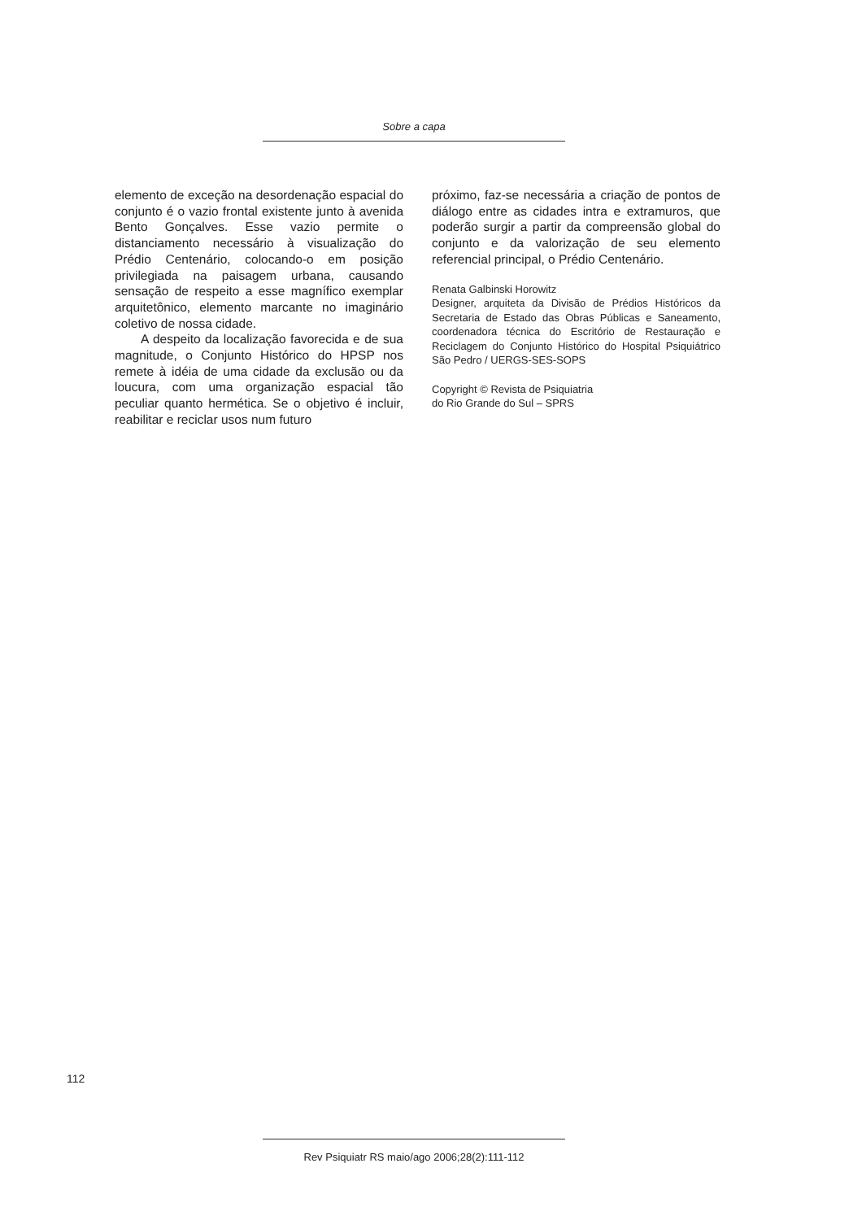Sobre a capa
elemento de exceção na desordenação espacial do conjunto é o vazio frontal existente junto à avenida Bento Gonçalves. Esse vazio permite o distanciamento necessário à visualização do Prédio Centenário, colocando-o em posição privilegiada na paisagem urbana, causando sensação de respeito a esse magnífico exemplar arquitetônico, elemento marcante no imaginário coletivo de nossa cidade.
A despeito da localização favorecida e de sua magnitude, o Conjunto Histórico do HPSP nos remete à idéia de uma cidade da exclusão ou da loucura, com uma organização espacial tão peculiar quanto hermética. Se o objetivo é incluir, reabilitar e reciclar usos num futuro
próximo, faz-se necessária a criação de pontos de diálogo entre as cidades intra e extramuros, que poderão surgir a partir da compreensão global do conjunto e da valorização de seu elemento referencial principal, o Prédio Centenário.
Renata Galbinski Horowitz
Designer, arquiteta da Divisão de Prédios Históricos da Secretaria de Estado das Obras Públicas e Saneamento, coordenadora técnica do Escritório de Restauração e Reciclagem do Conjunto Histórico do Hospital Psiquiátrico São Pedro / UERGS-SES-SOPS
Copyright © Revista de Psiquiatria
do Rio Grande do Sul – SPRS
112
Rev Psiquiatr RS maio/ago 2006;28(2):111-112